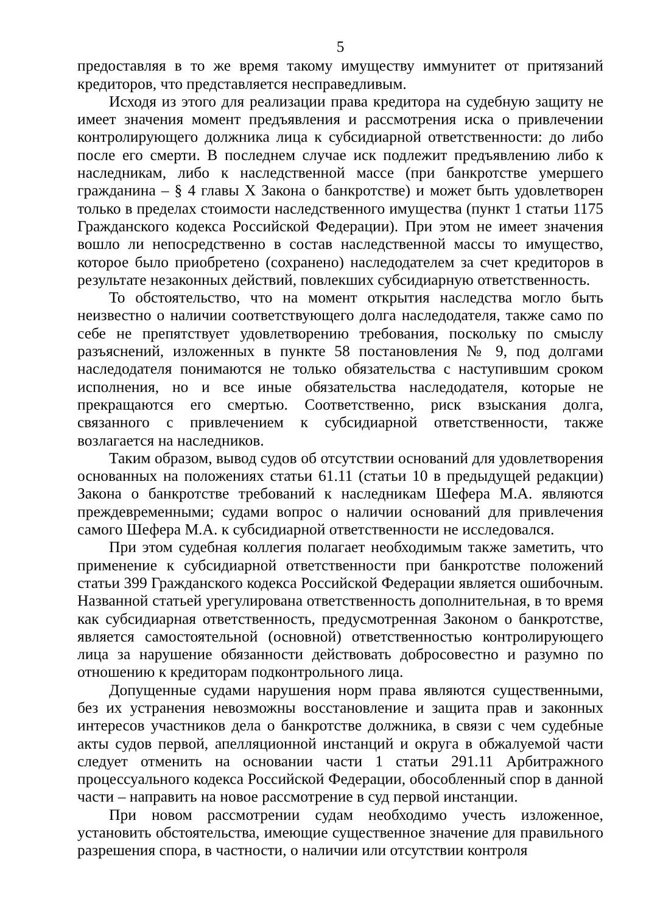5
предоставляя в то же время такому имуществу иммунитет от притязаний кредиторов, что представляется несправедливым.
Исходя из этого для реализации права кредитора на судебную защиту не имеет значения момент предъявления и рассмотрения иска о привлечении контролирующего должника лица к субсидиарной ответственности: до либо после его смерти. В последнем случае иск подлежит предъявлению либо к наследникам, либо к наследственной массе (при банкротстве умершего гражданина – § 4 главы X Закона о банкротстве) и может быть удовлетворен только в пределах стоимости наследственного имущества (пункт 1 статьи 1175 Гражданского кодекса Российской Федерации). При этом не имеет значения вошло ли непосредственно в состав наследственной массы то имущество, которое было приобретено (сохранено) наследодателем за счет кредиторов в результате незаконных действий, повлекших субсидиарную ответственность.
То обстоятельство, что на момент открытия наследства могло быть неизвестно о наличии соответствующего долга наследодателя, также само по себе не препятствует удовлетворению требования, поскольку по смыслу разъяснений, изложенных в пункте 58 постановления № 9, под долгами наследодателя понимаются не только обязательства с наступившим сроком исполнения, но и все иные обязательства наследодателя, которые не прекращаются его смертью. Соответственно, риск взыскания долга, связанного с привлечением к субсидиарной ответственности, также возлагается на наследников.
Таким образом, вывод судов об отсутствии оснований для удовлетворения основанных на положениях статьи 61.11 (статьи 10 в предыдущей редакции) Закона о банкротстве требований к наследникам Шефера М.А. являются преждевременными; судами вопрос о наличии оснований для привлечения самого Шефера М.А. к субсидиарной ответственности не исследовался.
При этом судебная коллегия полагает необходимым также заметить, что применение к субсидиарной ответственности при банкротстве положений статьи 399 Гражданского кодекса Российской Федерации является ошибочным. Названной статьей урегулирована ответственность дополнительная, в то время как субсидиарная ответственность, предусмотренная Законом о банкротстве, является самостоятельной (основной) ответственностью контролирующего лица за нарушение обязанности действовать добросовестно и разумно по отношению к кредиторам подконтрольного лица.
Допущенные судами нарушения норм права являются существенными, без их устранения невозможны восстановление и защита прав и законных интересов участников дела о банкротстве должника, в связи с чем судебные акты судов первой, апелляционной инстанций и округа в обжалуемой части следует отменить на основании части 1 статьи 291.11 Арбитражного процессуального кодекса Российской Федерации, обособленный спор в данной части – направить на новое рассмотрение в суд первой инстанции.
При новом рассмотрении судам необходимо учесть изложенное, установить обстоятельства, имеющие существенное значение для правильного разрешения спора, в частности, о наличии или отсутствии контроля